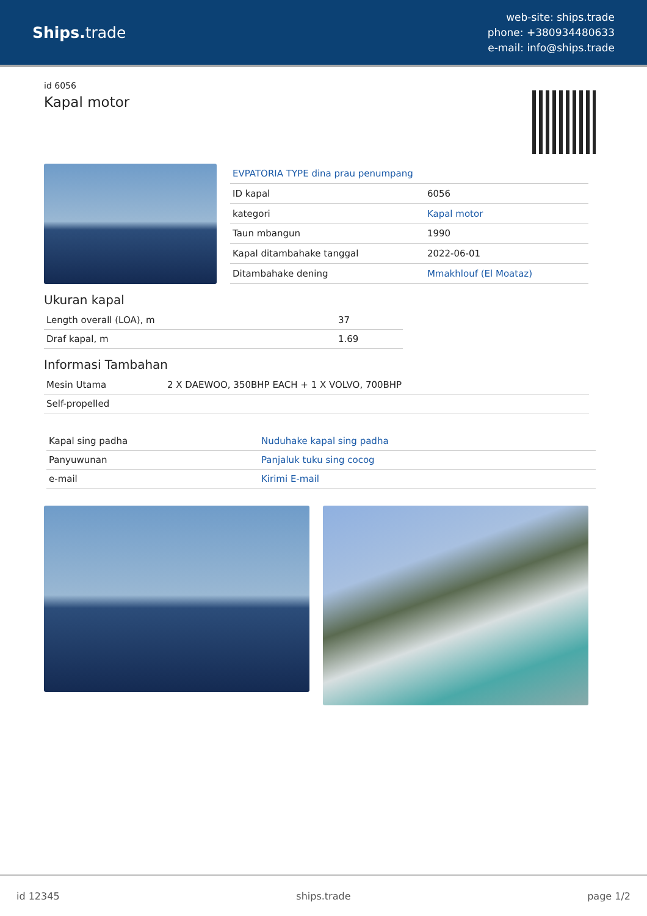Ships. trade
web-site: ships.trade
phone: +380934480633
e-mail: info@ships.trade
id 6056
Kapal motor
| EVPATORIA TYPE dina prau penumpang | |
| ID kapal | 6056 |
| kategori | Kapal motor |
| Taun mbangun | 1990 |
| Kapal ditambahake tanggal | 2022-06-01 |
| Ditambahake dening | Mmakhlouf (El Moataz) |
Ukuran kapal
| Length overall (LOA), m | 37 |
| Draf kapal, m | 1.69 |
Informasi Tambahan
| Mesin Utama | 2 X DAEWOO, 350BHP EACH + 1 X VOLVO, 700BHP |
| Self-propelled | |
| Kapal sing padha | Nuduhake kapal sing padha |
| Panyuwunan | Panjaluk tuku sing cocog |
| e-mail | Kirimi E-mail |
id 12345 ships.trade page 1/2